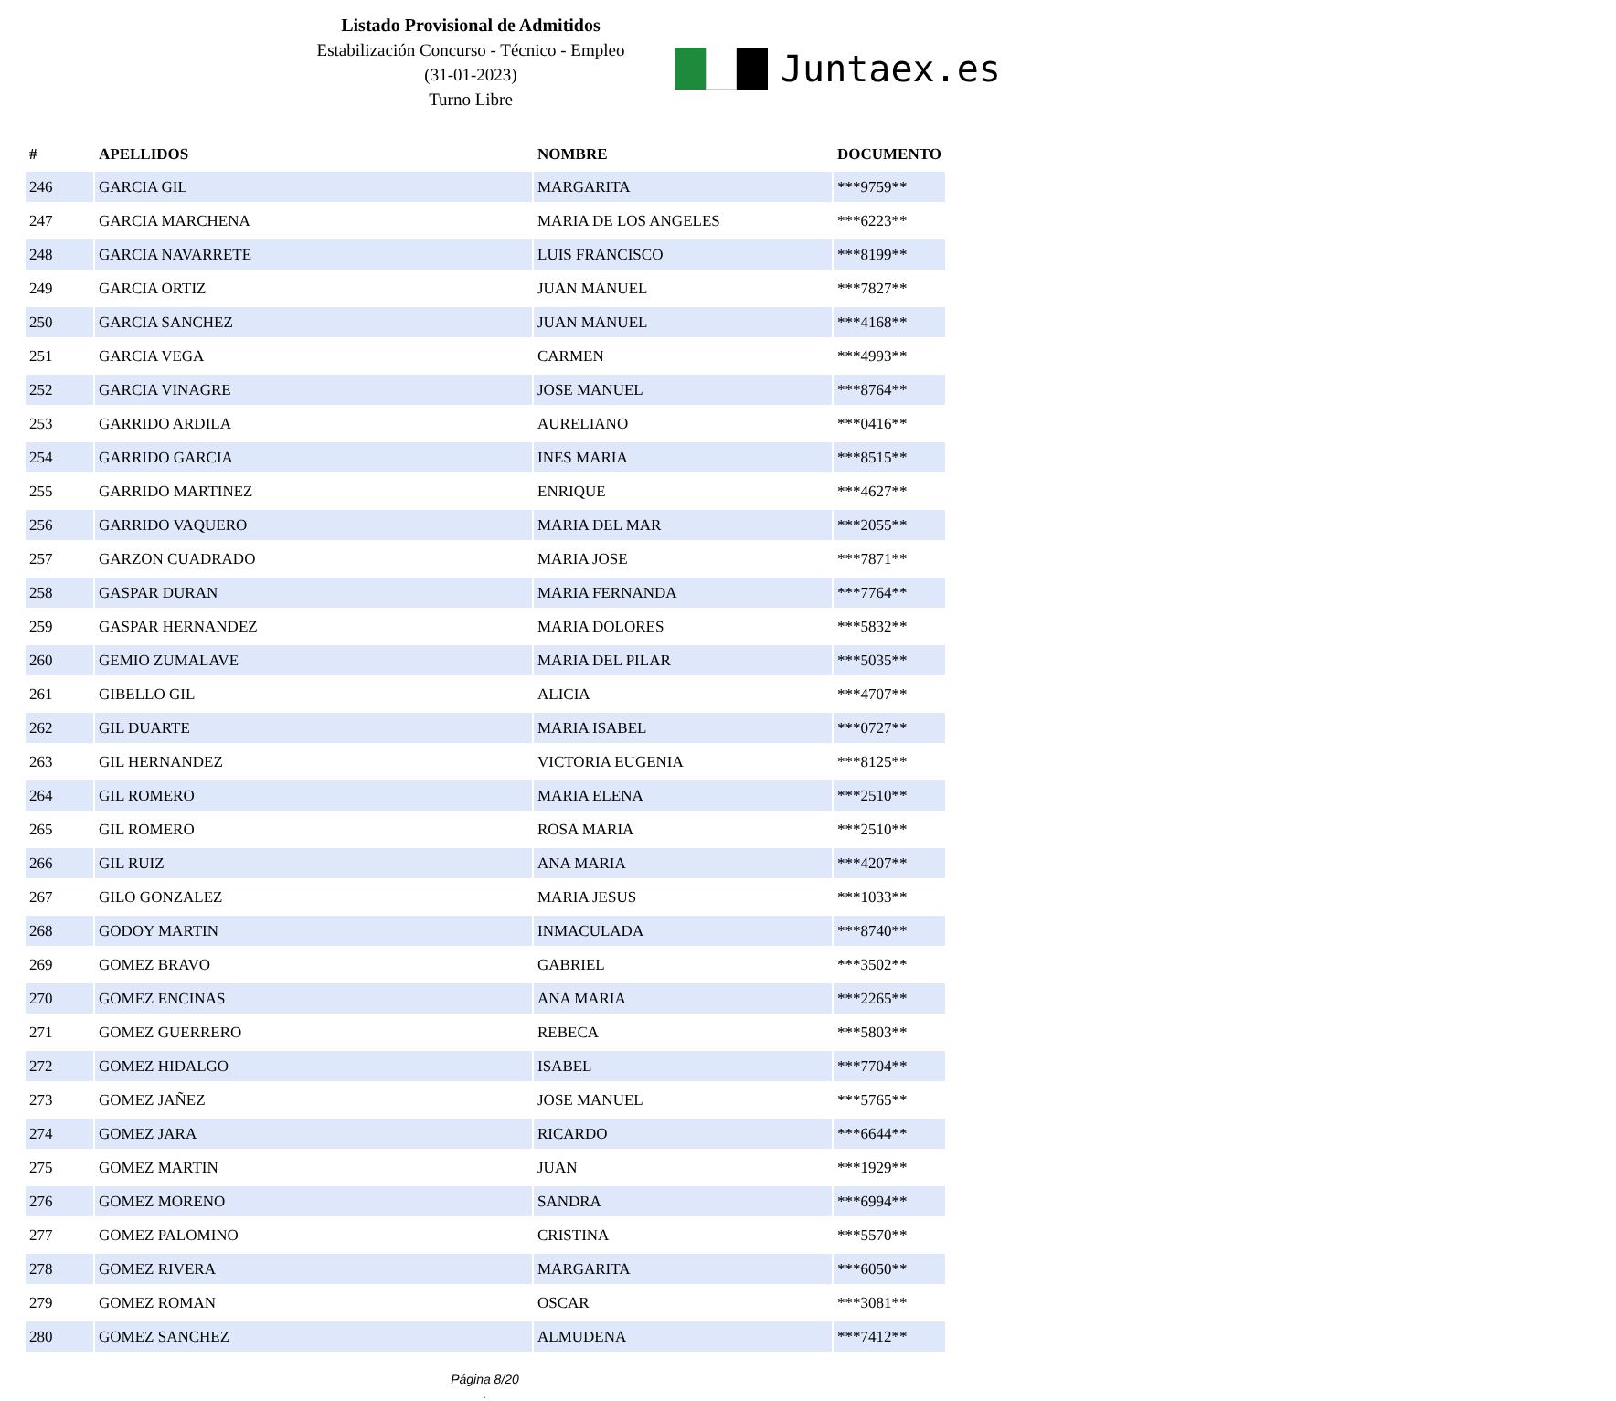Listado Provisional de Admitidos
Estabilización Concurso - Técnico - Empleo
(31-01-2023)
Turno Libre
Juntaex.es
| # | APELLIDOS | NOMBRE | DOCUMENTO |
| --- | --- | --- | --- |
| 246 | GARCIA GIL | MARGARITA | ***9759** |
| 247 | GARCIA MARCHENA | MARIA DE LOS ANGELES | ***6223** |
| 248 | GARCIA NAVARRETE | LUIS FRANCISCO | ***8199** |
| 249 | GARCIA ORTIZ | JUAN MANUEL | ***7827** |
| 250 | GARCIA SANCHEZ | JUAN MANUEL | ***4168** |
| 251 | GARCIA VEGA | CARMEN | ***4993** |
| 252 | GARCIA VINAGRE | JOSE MANUEL | ***8764** |
| 253 | GARRIDO ARDILA | AURELIANO | ***0416** |
| 254 | GARRIDO GARCIA | INES MARIA | ***8515** |
| 255 | GARRIDO MARTINEZ | ENRIQUE | ***4627** |
| 256 | GARRIDO VAQUERO | MARIA DEL MAR | ***2055** |
| 257 | GARZON CUADRADO | MARIA JOSE | ***7871** |
| 258 | GASPAR DURAN | MARIA FERNANDA | ***7764** |
| 259 | GASPAR HERNANDEZ | MARIA DOLORES | ***5832** |
| 260 | GEMIO ZUMALAVE | MARIA DEL PILAR | ***5035** |
| 261 | GIBELLO GIL | ALICIA | ***4707** |
| 262 | GIL DUARTE | MARIA ISABEL | ***0727** |
| 263 | GIL HERNANDEZ | VICTORIA EUGENIA | ***8125** |
| 264 | GIL ROMERO | MARIA ELENA | ***2510** |
| 265 | GIL ROMERO | ROSA MARIA | ***2510** |
| 266 | GIL RUIZ | ANA MARIA | ***4207** |
| 267 | GILO GONZALEZ | MARIA JESUS | ***1033** |
| 268 | GODOY MARTIN | INMACULADA | ***8740** |
| 269 | GOMEZ BRAVO | GABRIEL | ***3502** |
| 270 | GOMEZ ENCINAS | ANA MARIA | ***2265** |
| 271 | GOMEZ GUERRERO | REBECA | ***5803** |
| 272 | GOMEZ HIDALGO | ISABEL | ***7704** |
| 273 | GOMEZ JAÑEZ | JOSE MANUEL | ***5765** |
| 274 | GOMEZ JARA | RICARDO | ***6644** |
| 275 | GOMEZ MARTIN | JUAN | ***1929** |
| 276 | GOMEZ MORENO | SANDRA | ***6994** |
| 277 | GOMEZ PALOMINO | CRISTINA | ***5570** |
| 278 | GOMEZ RIVERA | MARGARITA | ***6050** |
| 279 | GOMEZ ROMAN | OSCAR | ***3081** |
| 280 | GOMEZ SANCHEZ | ALMUDENA | ***7412** |
Página 8/20
.